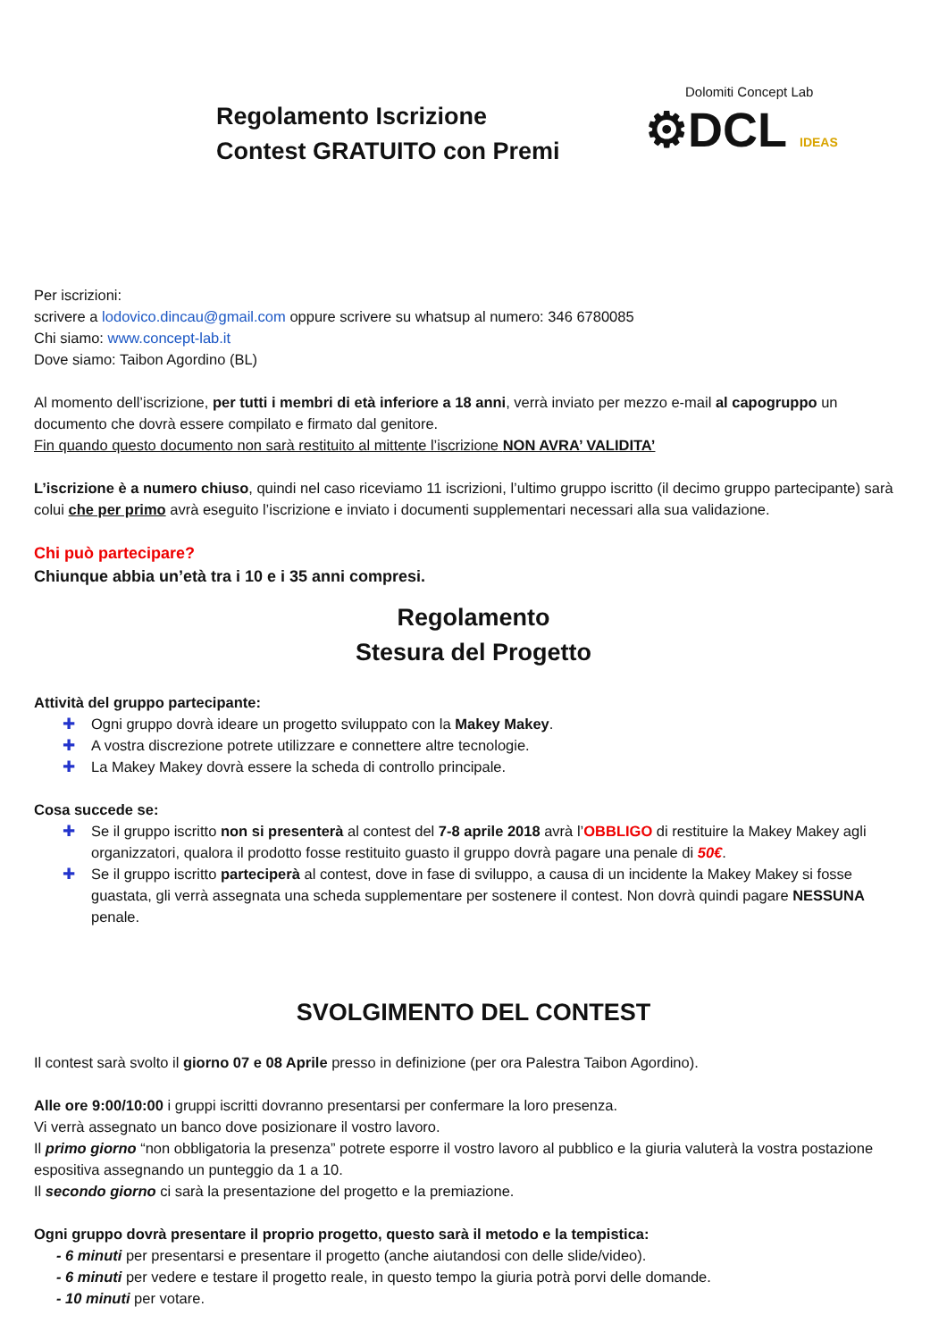Regolamento Iscrizione
Contest GRATUITO con Premi
Dolomiti Concept Lab
⚙DCL IDEAS
Per iscrizioni:
scrivere a lodovico.dincau@gmail.com oppure scrivere su whatsup al numero: 346 6780085
Chi siamo: www.concept-lab.it
Dove siamo: Taibon Agordino (BL)
Al momento dell’iscrizione, per tutti i membri di età inferiore a 18 anni, verrà inviato per mezzo e-mail al capogruppo un documento che dovrà essere compilato e firmato dal genitore.
Fin quando questo documento non sarà restituito al mittente l’iscrizione NON AVRA’ VALIDITA’
L’iscrizione è a numero chiuso, quindi nel caso riceviamo 11 iscrizioni, l’ultimo gruppo iscritto (il decimo gruppo partecipante) sarà colui che per primo avrà eseguito l’iscrizione e inviato i documenti supplementari necessari alla sua validazione.
Chi può partecipare?
Chiunque abbia un’età tra i 10 e i 35 anni compresi.
Regolamento
Stesura del Progetto
Attività del gruppo partecipante:
✚ Ogni gruppo dovrà ideare un progetto sviluppato con la Makey Makey.
✚ A vostra discrezione potrete utilizzare e connettere altre tecnologie.
✚ La Makey Makey dovrà essere la scheda di controllo principale.
Cosa succede se:
✚ Se il gruppo iscritto non si presenterà al contest del 7-8 aprile 2018 avrà l’OBBLIGO di restituire la Makey Makey agli organizzatori, qualora il prodotto fosse restituito guasto il gruppo dovrà pagare una penale di 50€.
✚ Se il gruppo iscritto parteciperà al contest, dove in fase di sviluppo, a causa di un incidente la Makey Makey si fosse guastata, gli verrà assegnata una scheda supplementare per sostenere il contest. Non dovrà quindi pagare NESSUNA penale.
SVOLGIMENTO DEL CONTEST
Il contest sarà svolto il giorno 07 e 08 Aprile presso in definizione (per ora Palestra Taibon Agordino).
Alle ore 9:00/10:00 i gruppi iscritti dovranno presentarsi per confermare la loro presenza.
Vi verrà assegnato un banco dove posizionare il vostro lavoro.
Il primo giorno “non obbligatoria la presenza” potrete esporre il vostro lavoro al pubblico e la giuria valuterà la vostra postazione espositiva assegnando un punteggio da 1 a 10.
Il secondo giorno ci sarà la presentazione del progetto e la premiazione.
Ogni gruppo dovrà presentare il proprio progetto, questo sarà il metodo e la tempistica:
- 6 minuti per presentarsi e presentare il progetto (anche aiutandosi con delle slide/video).
- 6 minuti per vedere e testare il progetto reale, in questo tempo la giuria potrà porvi delle domande.
- 10 minuti per votare.